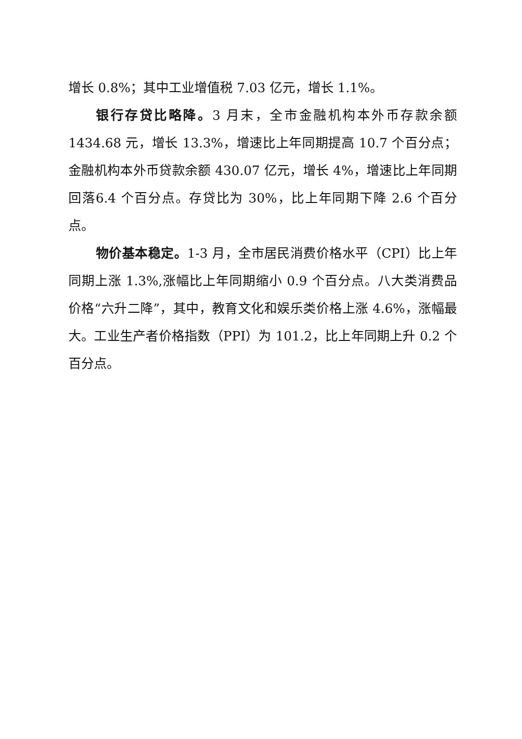增长 0.8%；其中工业增值税 7.03 亿元，增长 1.1%。
银行存贷比略降。3 月末，全市金融机构本外币存款余额 1434.68 元，增长 13.3%，增速比上年同期提高 10.7 个百分点；金融机构本外币贷款余额 430.07 亿元，增长 4%，增速比上年同期回落6.4 个百分点。存贷比为 30%，比上年同期下降 2.6 个百分点。
物价基本稳定。1-3 月，全市居民消费价格水平（CPI）比上年同期上涨 1.3%,涨幅比上年同期缩小 0.9 个百分点。八大类消费品价格“六升二降”，其中，教育文化和娱乐类价格上涨 4.6%，涨幅最大。工业生产者价格指数（PPI）为 101.2，比上年同期上升 0.2 个百分点。